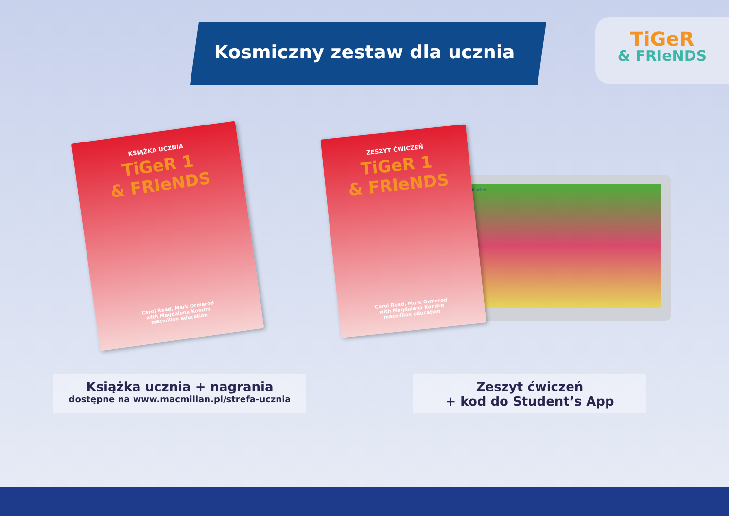Kosmiczny zestaw dla ucznia
TiGeR
& FRIeNDS
KSIĄŻKA UCZNIA
TiGeR 1
& FRIeNDS
Carol Read, Mark Ormerod
with Magdalena Kondro
macmillan education
Teacher
ZESZYT ĆWICZEŃ
TiGeR 1
& FRIeNDS
Carol Read, Mark Ormerod
with Magdalena Kondro
macmillan education
Książka ucznia + nagrania
dostępne na www.macmillan.pl/strefa-ucznia
Zeszyt ćwiczeń
+ kod do Student’s App